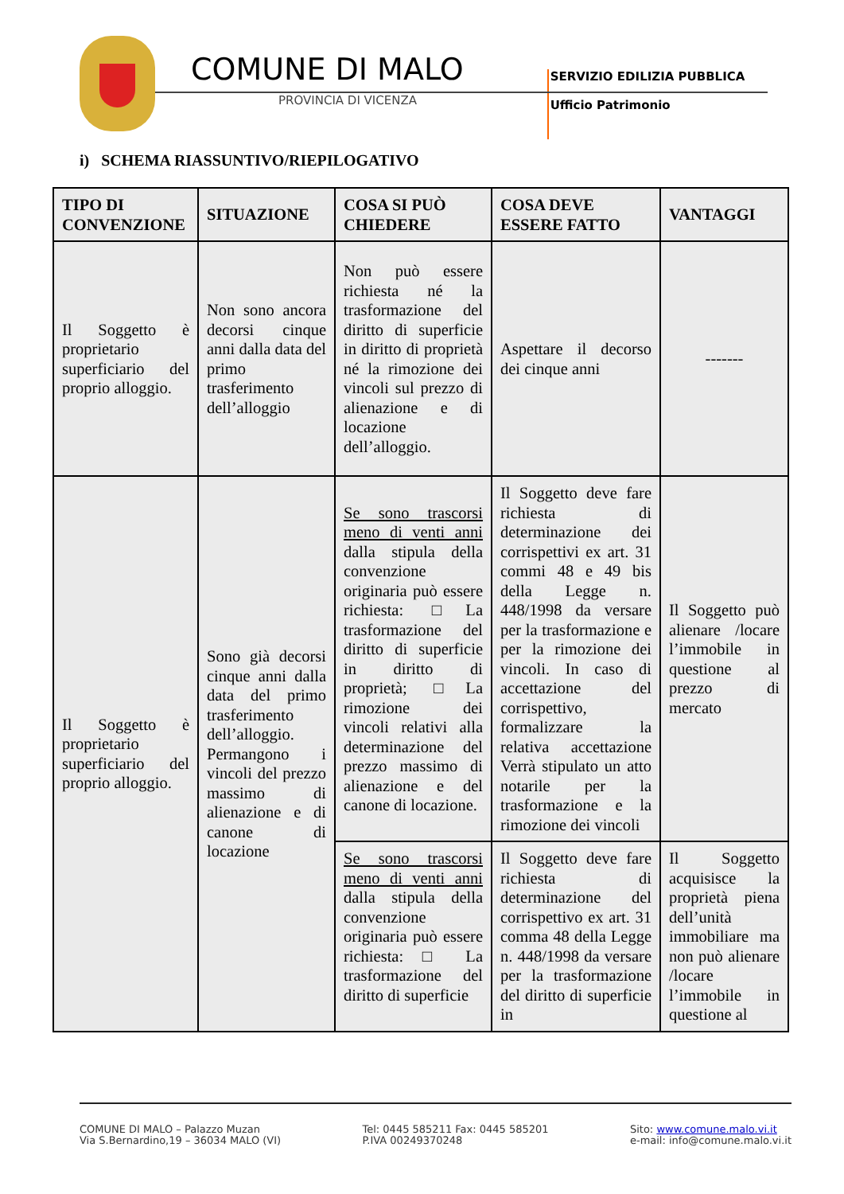COMUNE DI MALO
PROVINCIA DI VICENZA
SERVIZIO EDILIZIA PUBBLICA
Ufficio Patrimonio
i) SCHEMA RIASSUNTIVO/RIEPILOGATIVO
| TIPO DI CONVENZIONE | SITUAZIONE | COSA SI PUÒ CHIEDERE | COSA DEVE ESSERE FATTO | VANTAGGI |
| --- | --- | --- | --- | --- |
| Il Soggetto è proprietario superficiario del proprio alloggio. | Non sono ancora decorsi cinque anni dalla data del primo trasferimento dell’alloggio | Non può essere richiesta né la trasformazione del diritto di superficie in diritto di proprietà né la rimozione dei vincoli sul prezzo di alienazione e di locazione dell’alloggio. | Aspettare il decorso dei cinque anni | ------- |
| Il Soggetto è proprietario superficiario del proprio alloggio. | Sono già decorsi cinque anni dalla data del primo trasferimento dell’alloggio. Permangono i vincoli del prezzo massimo di alienazione e di canone di locazione | Se sono trascorsi meno di venti anni dalla stipula della convenzione originaria può essere richiesta: □La trasformazione del diritto di superficie in diritto di proprietà; □La rimozione dei vincoli relativi alla determinazione del prezzo massimo di alienazione e del canone di locazione. | Il Soggetto deve fare richiesta di determinazione dei corrispettivi ex art. 31 commi 48 e 49 bis della Legge n. 448/1998 da versare per la trasformazione e per la rimozione dei vincoli. In caso di accettazione del corrispettivo, formalizzare la relativa accettazione Verrà stipulato un atto notarile per la trasformazione e la rimozione dei vincoli | Il Soggetto può alienare /locare l’immobile in questione al prezzo di mercato |
| | | Se sono trascorsi meno di venti anni dalla stipula della convenzione originaria può essere richiesta: □ La trasformazione del diritto di superficie | Il Soggetto deve fare richiesta di determinazione del corrispettivo ex art. 31 comma 48 della Legge n. 448/1998 da versare per la trasformazione del diritto di superficie in | Il Soggetto acquisisce la proprietà piena dell’unità immobiliare ma non può alienare /locare l’immobile in questione al |
COMUNE DI MALO – Palazzo Muzan
Via S.Bernardino,19 – 36034 MALO (VI)
Tel: 0445 585211 Fax: 0445 585201
P.IVA 00249370248
Sito: www.comune.malo.vi.it
e-mail: info@comune.malo.vi.it